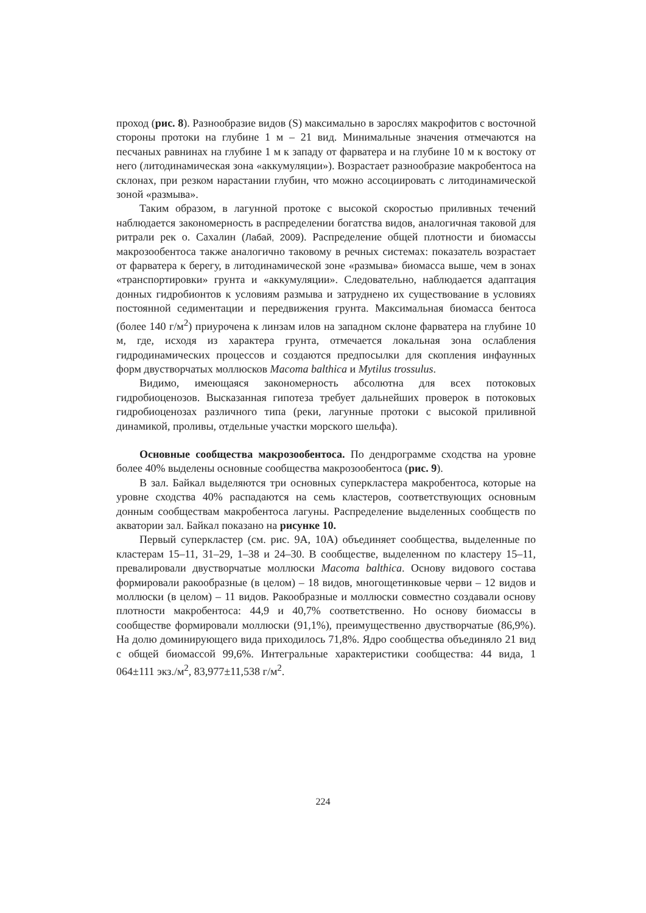проход (рис. 8). Разнообразие видов (S) максимально в зарослях макрофитов с восточной стороны протоки на глубине 1 м – 21 вид. Минимальные значения отмечаются на песчаных равнинах на глубине 1 м к западу от фарватера и на глубине 10 м к востоку от него (литодинамическая зона «аккумуляции»). Возрастает разнообразие макробентоса на склонах, при резком нарастании глубин, что можно ассоциировать с литодинамической зоной «размыва».
Таким образом, в лагунной протоке с высокой скоростью приливных течений наблюдается закономерность в распределении богатства видов, аналогичная таковой для ритрали рек о. Сахалин (Лабай, 2009). Распределение общей плотности и биомассы макрозообентоса также аналогично таковому в речных системах: показатель возрастает от фарватера к берегу, в литодинамической зоне «размыва» биомасса выше, чем в зонах «транспортировки» грунта и «аккумуляции». Следовательно, наблюдается адаптация донных гидробионтов к условиям размыва и затруднено их существование в условиях постоянной седиментации и передвижения грунта. Максимальная биомасса бентоса (более 140 г/м<sup>2</sup>) приурочена к линзам илов на западном склоне фарватера на глубине 10 м, где, исходя из характера грунта, отмечается локальная зона ослабления гидродинамических процессов и создаются предпосылки для скопления инфаунных форм двустворчатых моллюсков Macoma balthica и Mytilus trossulus.
Видимо, имеющаяся закономерность абсолютна для всех потоковых гидробиоценозов. Высказанная гипотеза требует дальнейших проверок в потоковых гидробиоценозах различного типа (реки, лагунные протоки с высокой приливной динамикой, проливы, отдельные участки морского шельфа).
Основные сообщества макрозообентоса. По дендрограмме сходства на уровне более 40% выделены основные сообщества макрозообентоса (рис. 9).
В зал. Байкал выделяются три основных суперкластера макробентоса, которые на уровне сходства 40% распадаются на семь кластеров, соответствующих основным донным сообществам макробентоса лагуны. Распределение выделенных сообществ по акватории зал. Байкал показано на рисунке 10.
Первый суперкластер (см. рис. 9А, 10А) объединяет сообщества, выделенные по кластерам 15–11, 31–29, 1–38 и 24–30. В сообществе, выделенном по кластеру 15–11, превалировали двустворчатые моллюски Macoma balthica. Основу видового состава формировали ракообразные (в целом) – 18 видов, многощетинковые черви – 12 видов и моллюски (в целом) – 11 видов. Ракообразные и моллюски совместно создавали основу плотности макробентоса: 44,9 и 40,7% соответственно. Но основу биомассы в сообществе формировали моллюски (91,1%), преимущественно двустворчатые (86,9%). На долю доминирующего вида приходилось 71,8%. Ядро сообщества объединяло 21 вид с общей биомассой 99,6%. Интегральные характеристики сообщества: 44 вида, 1 064±111 экз./м<sup>2</sup>, 83,977±11,538 г/м<sup>2</sup>.
224